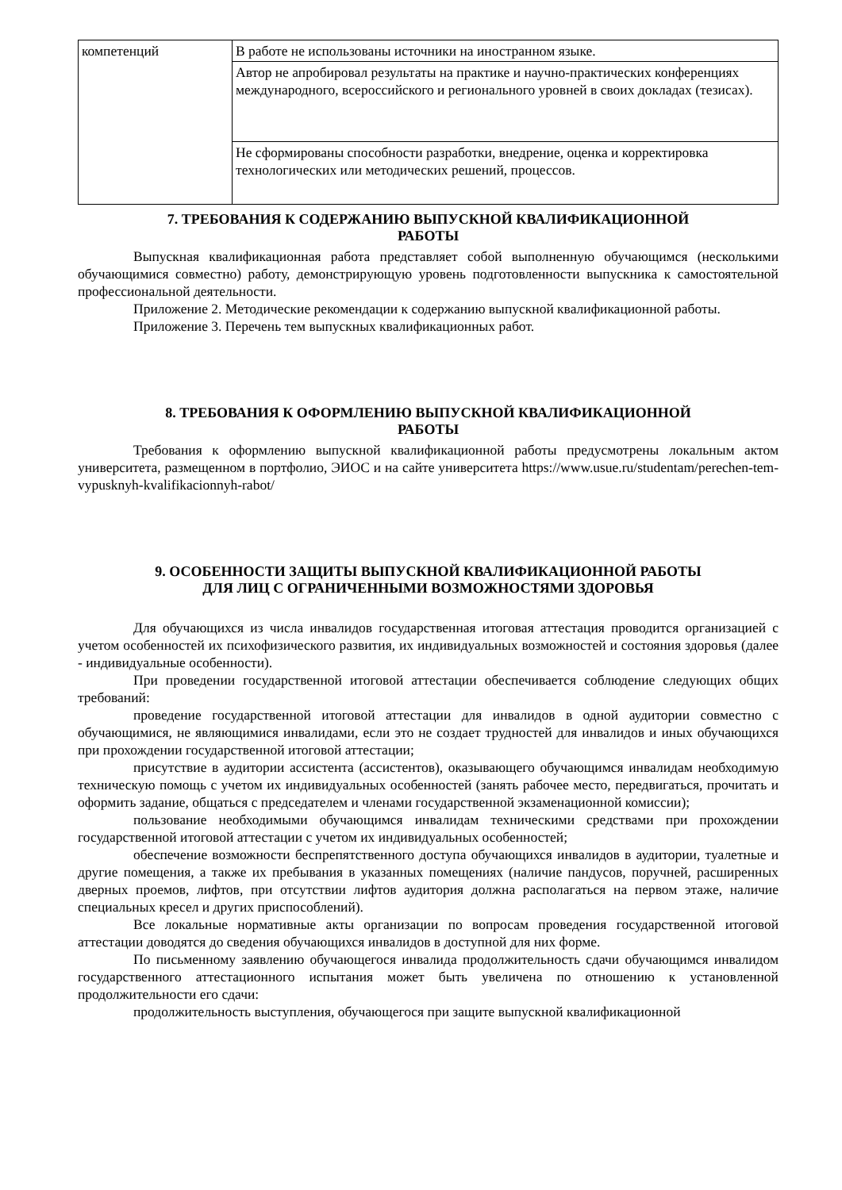| компетенций | В работе не использованы источники на иностранном языке. |
| | Автор не апробировал результаты на практике и научно-практических конференциях международного, всероссийского и регионального уровней в своих докладах (тезисах). |
| | Не сформированы способности разработки, внедрение, оценка и корректировка технологических или методических решений, процессов. |
7. ТРЕБОВАНИЯ К СОДЕРЖАНИЮ ВЫПУСКНОЙ КВАЛИФИКАЦИОННОЙ
РАБОТЫ
Выпускная квалификационная работа представляет собой выполненную обучающимся (несколькими обучающимися совместно) работу, демонстрирующую уровень подготовленности выпускника к самостоятельной профессиональной деятельности.
Приложение 2. Методические рекомендации к содержанию выпускной квалификационной работы.
Приложение 3. Перечень тем выпускных квалификационных работ.
8. ТРЕБОВАНИЯ К ОФОРМЛЕНИЮ ВЫПУСКНОЙ КВАЛИФИКАЦИОННОЙ
РАБОТЫ
Требования к оформлению выпускной квалификационной работы предусмотрены локальным актом университета, размещенном в портфолио, ЭИОС и на сайте университета https://www.usue.ru/studentam/perechen-tem-vypusknyh-kvalifikacionnyh-rabot/
9. ОСОБЕННОСТИ ЗАЩИТЫ ВЫПУСКНОЙ КВАЛИФИКАЦИОННОЙ РАБОТЫ
ДЛЯ ЛИЦ С ОГРАНИЧЕННЫМИ ВОЗМОЖНОСТЯМИ ЗДОРОВЬЯ
Для обучающихся из числа инвалидов государственная итоговая аттестация проводится организацией с учетом особенностей их психофизического развития, их индивидуальных возможностей и состояния здоровья (далее - индивидуальные особенности).
При проведении государственной итоговой аттестации обеспечивается соблюдение следующих общих требований:
проведение государственной итоговой аттестации для инвалидов в одной аудитории совместно с обучающимися, не являющимися инвалидами, если это не создает трудностей для инвалидов и иных обучающихся при прохождении государственной итоговой аттестации;
присутствие в аудитории ассистента (ассистентов), оказывающего обучающимся инвалидам необходимую техническую помощь с учетом их индивидуальных особенностей (занять рабочее место, передвигаться, прочитать и оформить задание, общаться с председателем и членами государственной экзаменационной комиссии);
пользование необходимыми обучающимся инвалидам техническими средствами при прохождении государственной итоговой аттестации с учетом их индивидуальных особенностей;
обеспечение возможности беспрепятственного доступа обучающихся инвалидов в аудитории, туалетные и другие помещения, а также их пребывания в указанных помещениях (наличие пандусов, поручней, расширенных дверных проемов, лифтов, при отсутствии лифтов аудитория должна располагаться на первом этаже, наличие специальных кресел и других приспособлений).
Все локальные нормативные акты организации по вопросам проведения государственной итоговой аттестации доводятся до сведения обучающихся инвалидов в доступной для них форме.
По письменному заявлению обучающегося инвалида продолжительность сдачи обучающимся инвалидом государственного аттестационного испытания может быть увеличена по отношению к установленной продолжительности его сдачи:
продолжительность выступления, обучающегося при защите выпускной квалификационной